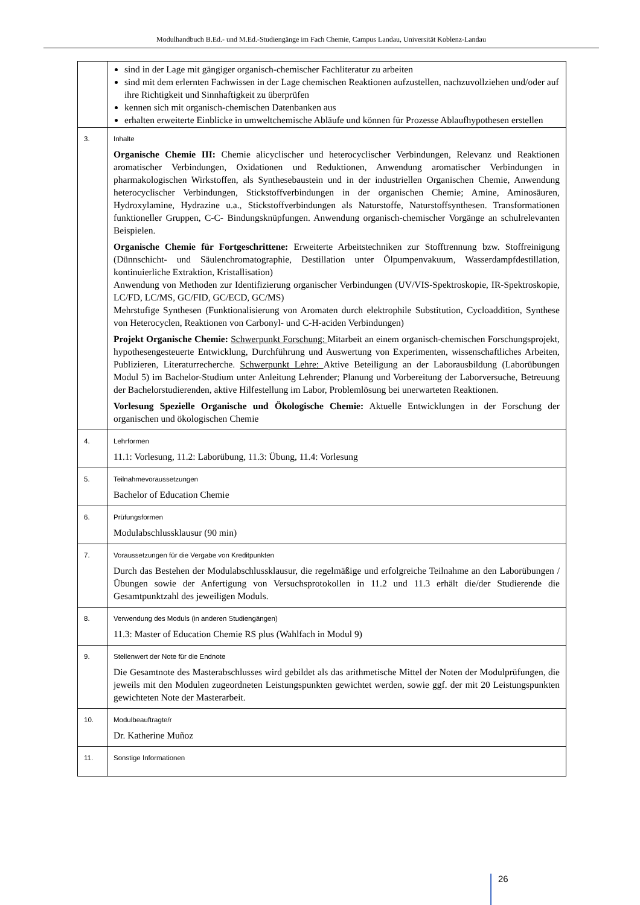Modulhandbuch B.Ed.- und M.Ed.-Studiengänge im Fach Chemie, Campus Landau, Universität Koblenz-Landau
| | sind in der Lage mit gängiger organisch-chemischer Fachliteratur zu arbeiten sind mit dem erlernten Fachwissen in der Lage chemischen Reaktionen aufzustellen, nachzuvollziehen und/oder auf ihre Richtigkeit und Sinnhaftigkeit zu überprüfen kennen sich mit organisch-chemischen Datenbanken aus erhalten erweiterte Einblicke in umweltchemische Abläufe und können für Prozesse Ablaufhypothesen erstellen |
| 3. | Inhalte Organische Chemie III: Chemie alicyclischer und heterocyclischer Verbindungen, Relevanz und Reaktionen aromatischer Verbindungen, Oxidationen und Reduktionen, Anwendung aromatischer Verbindungen in pharmakologischen Wirkstoffen, als Synthesebaustein und in der industriellen Organischen Chemie, Anwendung heterocyclischer Verbindungen, Stickstoffverbindungen in der organischen Chemie; Amine, Aminosäuren, Hydroxylamine, Hydrazine u.a., Stickstoffverbindungen als Naturstoffe, Naturstoffsynthesen. Transformationen funktioneller Gruppen, C-C- Bindungsknüpfungen. Anwendung organisch-chemischer Vorgänge an schulrelevanten Beispielen. Organische Chemie für Fortgeschrittene: Erweiterte Arbeitstechniken zur Stofftrennung bzw. Stoffreinigung (Dünnschicht- und Säulenchromatographie, Destillation unter Ölpumpenvakuum, Wasserdampfdestillation, kontinuierliche Extraktion, Kristallisation) Anwendung von Methoden zur Identifizierung organischer Verbindungen (UV/VIS-Spektroskopie, IR-Spektroskopie, LC/FD, LC/MS, GC/FID, GC/ECD, GC/MS) Mehrstufige Synthesen (Funktionalisierung von Aromaten durch elektrophile Substitution, Cycloaddition, Synthese von Heterocyclen, Reaktionen von Carbonyl- und C-H-aciden Verbindungen) Projekt Organische Chemie: Schwerpunkt Forschung: Mitarbeit an einem organisch-chemischen Forschungsprojekt, hypothesengesteuerte Entwicklung, Durchführung und Auswertung von Experimenten, wissenschaftliches Arbeiten, Publizieren, Literaturrecherche. Schwerpunkt Lehre: Aktive Beteiligung an der Laborausbildung (Laborübungen Modul 5) im Bachelor-Studium unter Anleitung Lehrender; Planung und Vorbereitung der Laborversuche, Betreuung der Bachelorstudierenden, aktive Hilfestellung im Labor, Problemlösung bei unerwarteten Reaktionen. Vorlesung Spezielle Organische und Ökologische Chemie: Aktuelle Entwicklungen in der Forschung der organischen und ökologischen Chemie |
| 4. | Lehrformen 11.1: Vorlesung, 11.2: Laborübung, 11.3: Übung, 11.4: Vorlesung |
| 5. | Teilnahmevoraussetzungen Bachelor of Education Chemie |
| 6. | Prüfungsformen Modulabschlussklausur (90 min) |
| 7. | Voraussetzungen für die Vergabe von Kreditpunkten Durch das Bestehen der Modulabschlussklausur, die regelmäßige und erfolgreiche Teilnahme an den Laborübungen / Übungen sowie der Anfertigung von Versuchsprotokollen in 11.2 und 11.3 erhält die/der Studierende die Gesamtpunktzahl des jeweiligen Moduls. |
| 8. | Verwendung des Moduls (in anderen Studiengängen) 11.3: Master of Education Chemie RS plus (Wahlfach in Modul 9) |
| 9. | Stellenwert der Note für die Endnote Die Gesamtnote des Masterabschlusses wird gebildet als das arithmetische Mittel der Noten der Modulprüfungen, die jeweils mit den Modulen zugeordneten Leistungspunkten gewichtet werden, sowie ggf. der mit 20 Leistungspunkten gewichteten Note der Masterarbeit. |
| 10. | Modulbeauftragte/r Dr. Katherine Muñoz |
| 11. | Sonstige Informationen |
26